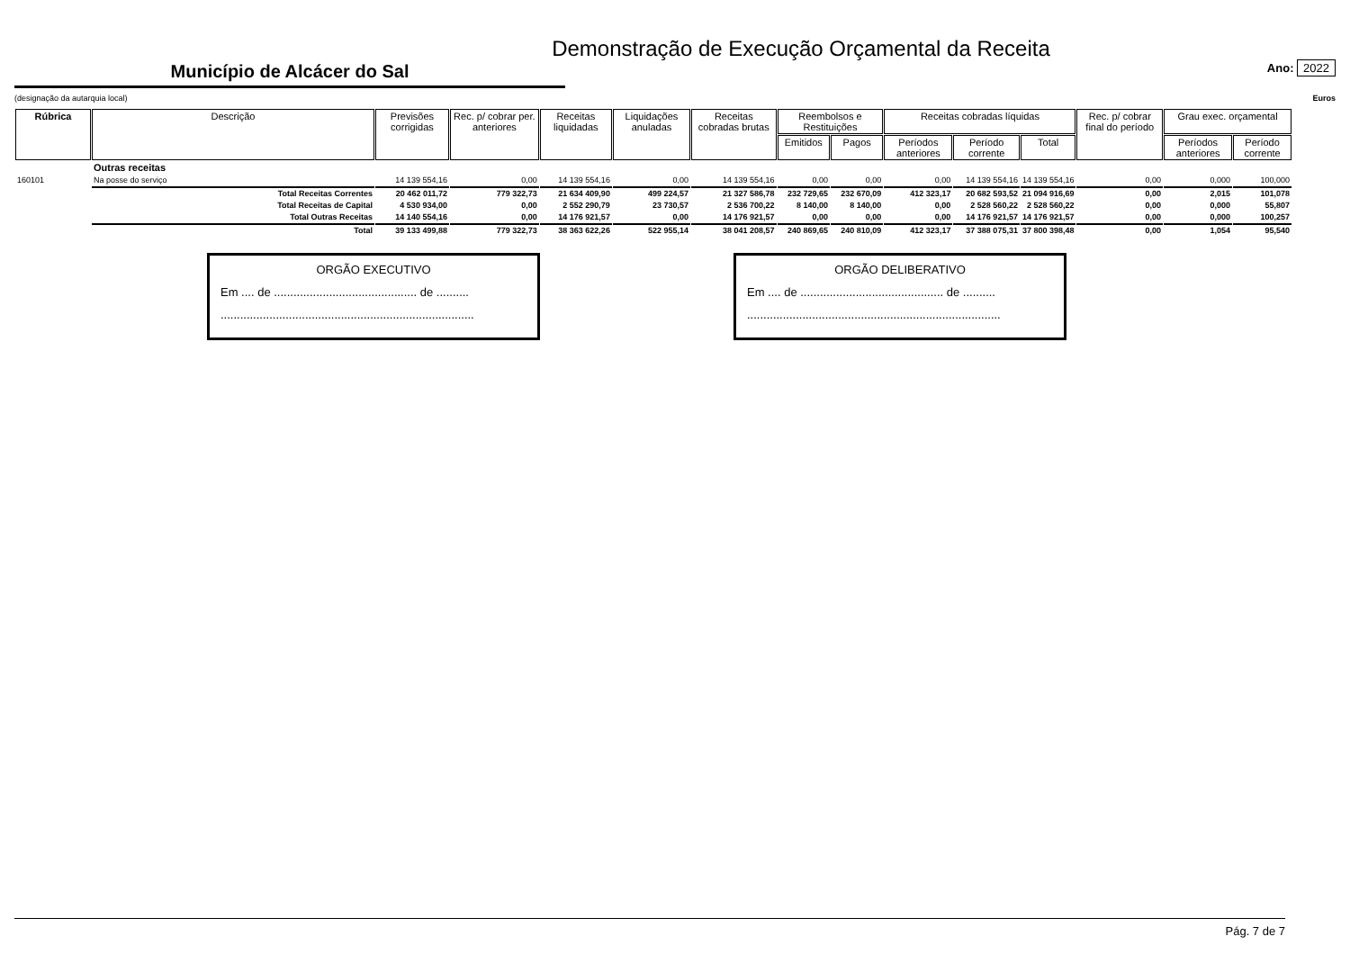Demonstração de Execução Orçamental da Receita
Município de Alcácer do Sal
Ano: 2022
(designação da autarquia local) Euros
| Rúbrica | Descrição | Previsões corrigidas | Rec. p/ cobrar per. anteriores | Receitas liquidadas | Liquidações anuladas | Receitas cobradas brutas | Reembolsos e Restituições | | Receitas cobradas líquidas | | | Rec. p/ cobrar final do período | Grau exec. orçamental | |
| --- | --- | --- | --- | --- | --- | --- | --- | --- | --- | --- | --- | --- | --- | --- |
| | | | | | | | Emitidos | Pagos | Períodos anteriores | Período corrente | Total | | Períodos anteriores | Período corrente |
| | Outras receitas | | | | | | | | | | | | | |
| 160101 | Na posse do serviço | 14 139 554,16 | 0,00 | 14 139 554,16 | 0,00 | 14 139 554,16 | 0,00 | 0,00 | 0,00 | 14 139 554,16 | 14 139 554,16 | 0,00 | 0,000 | 100,000 |
| | Total Receitas Correntes | 20 462 011,72 | 779 322,73 | 21 634 409,90 | 499 224,57 | 21 327 586,78 | 232 729,65 | 232 670,09 | 412 323,17 | 20 682 593,52 | 21 094 916,69 | 0,00 | 2,015 | 101,078 |
| | Total Receitas de Capital | 4 530 934,00 | 0,00 | 2 552 290,79 | 23 730,57 | 2 536 700,22 | 8 140,00 | 8 140,00 | 0,00 | 2 528 560,22 | 2 528 560,22 | 0,00 | 0,000 | 55,807 |
| | Total Outras Receitas | 14 140 554,16 | 0,00 | 14 176 921,57 | 0,00 | 14 176 921,57 | 0,00 | 0,00 | 0,00 | 14 176 921,57 | 14 176 921,57 | 0,00 | 0,000 | 100,257 |
| | Total | 39 133 499,88 | 779 322,73 | 38 363 622,26 | 522 955,14 | 38 041 208,57 | 240 869,65 | 240 810,09 | 412 323,17 | 37 388 075,31 | 37 800 398,48 | 0,00 | 1,054 | 95,540 |
ORGÃO EXECUTIVO
Em .... de ............................................ de ..........
..............................................................................
ORGÃO DELIBERATIVO
Em .... de ............................................ de ..........
..............................................................................
Pág. 7 de 7